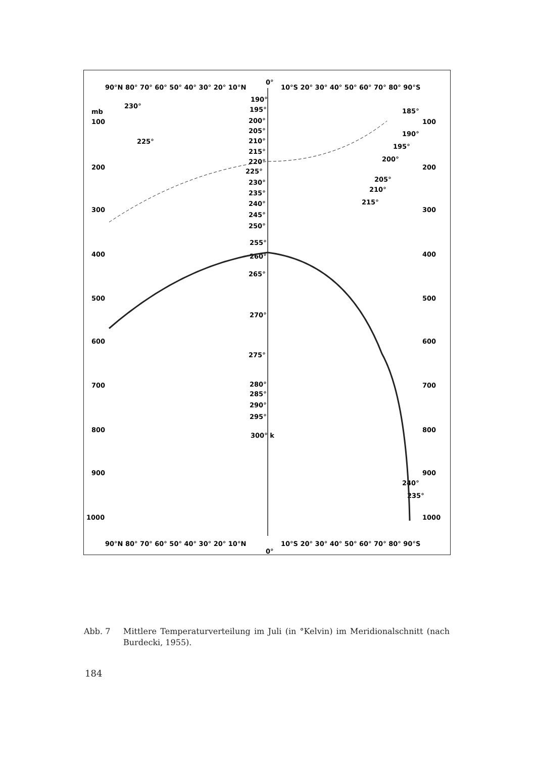90°N 80° 70° 60° 50° 40° 30° 20° 10°N
0°
10°S 20° 30° 40° 50° 60° 70° 80° 90°S
mb
100
200
300
400
500
600
700
800
900
1000
100
200
300
400
500
600
700
800
900
1000
190°
195°
200°
205°
210°
215°
220°
225°
230°
235°
240°
245°
250°
255°
260°
265°
270°
275°
280°
285°
290°
295°
300° k
230°
225°
185°
190°
195°
200°
205°
210°
215°
240°
235°
90°N 80° 70° 60° 50° 40° 30° 20° 10°N
0°
10°S 20° 30° 40° 50° 60° 70° 80° 90°S
Abb. 7 Mittlere Temperaturverteilung im Juli (in °Kelvin) im Meridionalschnitt (nach Burdecki, 1955).
184